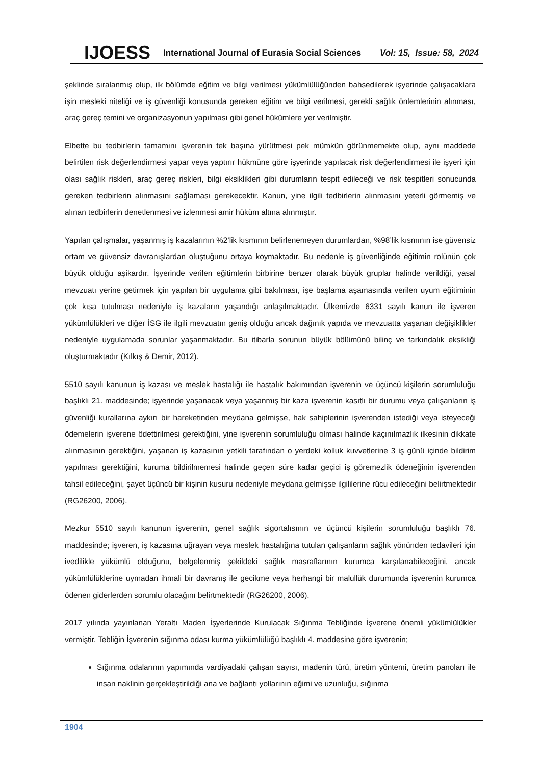IJOESS International Journal of Eurasia Social Sciences Vol: 15, Issue: 58, 2024
şeklinde sıralanmış olup, ilk bölümde eğitim ve bilgi verilmesi yükümlülüğünden bahsedilerek işyerinde çalışacaklara işin mesleki niteliği ve iş güvenliği konusunda gereken eğitim ve bilgi verilmesi, gerekli sağlık önlemlerinin alınması, araç gereç temini ve organizasyonun yapılması gibi genel hükümlere yer verilmiştir.
Elbette bu tedbirlerin tamamını işverenin tek başına yürütmesi pek mümkün görünmemekte olup, aynı maddede belirtilen risk değerlendirmesi yapar veya yaptırır hükmüne göre işyerinde yapılacak risk değerlendirmesi ile işyeri için olası sağlık riskleri, araç gereç riskleri, bilgi eksiklikleri gibi durumların tespit edileceği ve risk tespitleri sonucunda gereken tedbirlerin alınmasını sağlaması gerekecektir. Kanun, yine ilgili tedbirlerin alınmasını yeterli görmemiş ve alınan tedbirlerin denetlenmesi ve izlenmesi amir hüküm altına alınmıştır.
Yapılan çalışmalar, yaşanmış iş kazalarının %2’lik kısmının belirlenemeyen durumlardan, %98’lik kısmının ise güvensiz ortam ve güvensiz davranışlardan oluştuğunu ortaya koymaktadır. Bu nedenle iş güvenliğinde eğitimin rolünün çok büyük olduğu aşikardır. İşyerinde verilen eğitimlerin birbirine benzer olarak büyük gruplar halinde verildiği, yasal mevzuatı yerine getirmek için yapılan bir uygulama gibi bakılması, işe başlama aşamasında verilen uyum eğitiminin çok kısa tutulması nedeniyle iş kazaların yaşandığı anlaşılmaktadır. Ülkemizde 6331 sayılı kanun ile işveren yükümlülükleri ve diğer İSG ile ilgili mevzuatın geniş olduğu ancak dağınık yapıda ve mevzuatta yaşanan değişiklikler nedeniyle uygulamada sorunlar yaşanmaktadır. Bu itibarla sorunun büyük bölümünü bilinç ve farkındalık eksikliği oluşturmaktadır (Kılkış & Demir, 2012).
5510 sayılı kanunun iş kazası ve meslek hastalığı ile hastalık bakımından işverenin ve üçüncü kişilerin sorumluluğu başlıklı 21. maddesinde; işyerinde yaşanacak veya yaşanmış bir kaza işverenin kasıtlı bir durumu veya çalışanların iş güvenliği kurallarına aykırı bir hareketinden meydana gelmişse, hak sahiplerinin işverenden istediği veya isteyeceği ödemelerin işverene ödettirilmesi gerektiğini, yine işverenin sorumluluğu olması halinde kaçınılmazlık ilkesinin dikkate alınmasının gerektiğini, yaşanan iş kazasının yetkili tarafından o yerdeki kolluk kuvvetlerine 3 iş günü içinde bildirim yapılması gerektiğini, kuruma bildirilmemesi halinde geçen süre kadar geçici iş göremezlik ödeneğinin işverenden tahsil edileceğini, şayet üçüncü bir kişinin kusuru nedeniyle meydana gelmişse ilgililerine rücu edileceğini belirtmektedir (RG26200, 2006).
Mezkur 5510 sayılı kanunun işverenin, genel sağlık sigortalısının ve üçüncü kişilerin sorumluluğu başlıklı 76. maddesinde; işveren, iş kazasına uğrayan veya meslek hastalığına tutulan çalışanların sağlık yönünden tedavileri için ivedilikle yükümlü olduğunu, belgelenmiş şekildeki sağlık masraflarının kurumca karşılanabileceğini, ancak yükümlülüklerine uymadan ihmali bir davranış ile gecikme veya herhangi bir malullük durumunda işverenin kurumca ödenen giderlerden sorumlu olacağını belirtmektedir (RG26200, 2006).
2017 yılında yayınlanan Yeraltı Maden İşyerlerinde Kurulacak Sığınma Tebliğinde İşverene önemli yükümlülükler vermiştir. Tebliğin İşverenin sığınma odası kurma yükümlülüğü başlıklı 4. maddesine göre işverenin;
Sığınma odalarının yapımında vardiyadaki çalışan sayısı, madenin türü, üretim yöntemi, üretim panoları ile insan naklinin gerçekleştirildiği ana ve bağlantı yollarının eğimi ve uzunluğu, sığınma
1904